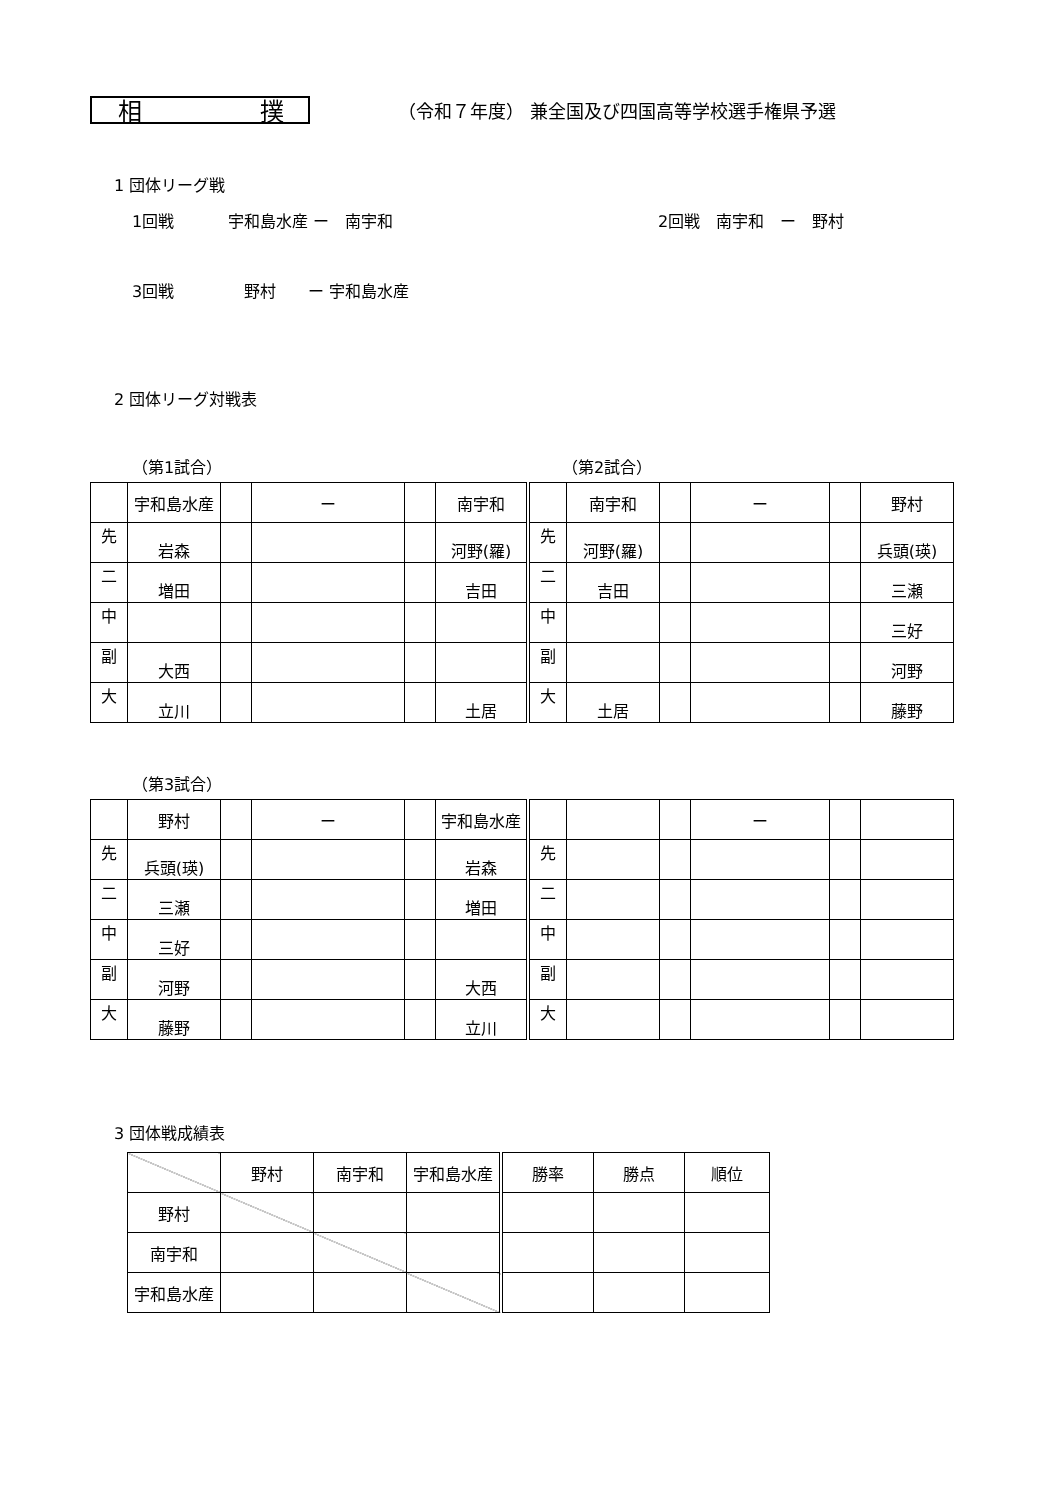相 撲
（令和７年度） 兼全国及び四国高等学校選手権県予選
1 団体リーグ戦
1回戦 宇和島水産 ー　南宇和 2回戦　南宇和　ー　野村
3回戦 野村　　ー 宇和島水産
2 団体リーグ対戦表
（第1試合） （第2試合）
| | 宇和島水産 | | ー | | 南宇和 | | 南宇和 | | ー | | 野村 |
| 先 | 岩森 | | | | 河野(羅) | 先 | 河野(羅) | | | | 兵頭(瑛) |
| 二 | 増田 | | | | 吉田 | 二 | 吉田 | | | | 三瀬 |
| 中 | | | | | | 中 | | | | | 三好 |
| 副 | 大西 | | | | | 副 | | | | | 河野 |
| 大 | 立川 | | | | 土居 | 大 | 土居 | | | | 藤野 |
（第3試合）
| | 野村 | | ー | | 宇和島水産 | | | | ー | | |
| 先 | 兵頭(瑛) | | | | 岩森 | 先 | | | | | |
| 二 | 三瀬 | | | | 増田 | 二 | | | | | |
| 中 | 三好 | | | | | 中 | | | | | |
| 副 | 河野 | | | | 大西 | 副 | | | | | |
| 大 | 藤野 | | | | 立川 | 大 | | | | | |
3 団体戦成績表
| | 野村 | 南宇和 | 宇和島水産 | 勝率 | 勝点 | 順位 |
| 野村 | | | | | | |
| 南宇和 | | | | | | |
| 宇和島水産 | | | | | | |